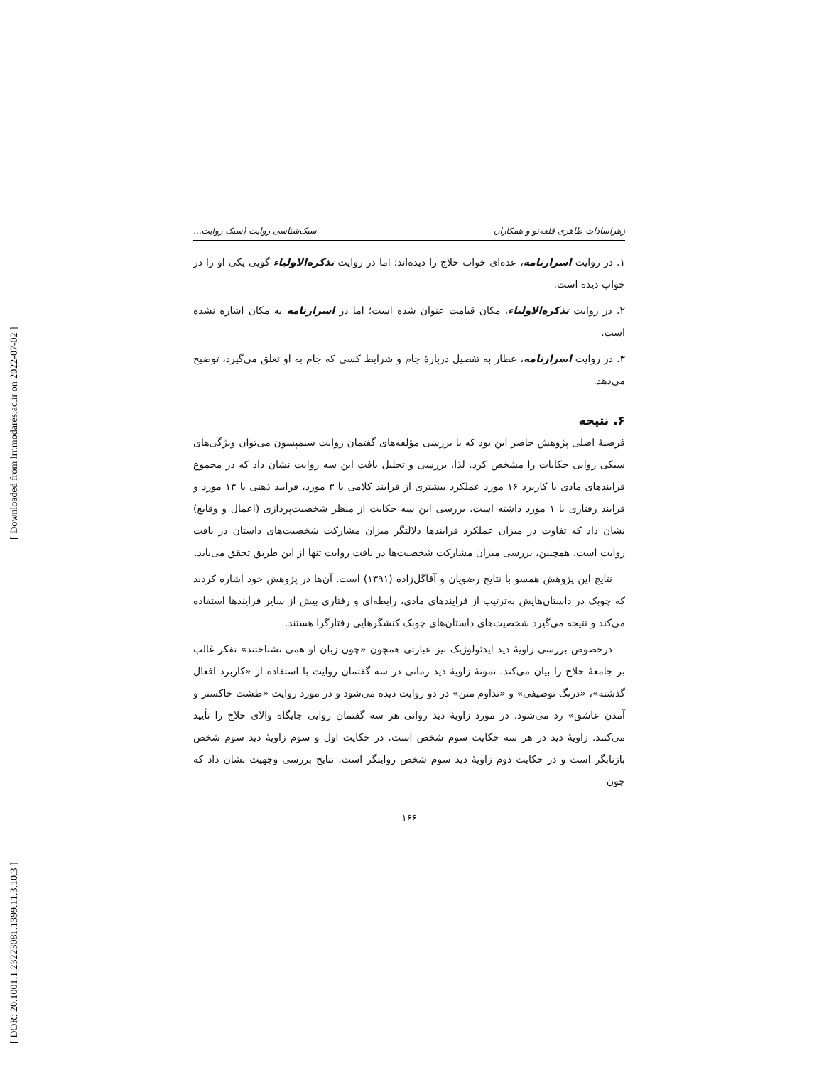[ Downloaded from lrr.modares.ac.ir on 2022-07-02 ]
[ DOR: 20.1001.1.23223081.1399.11.3.10.3 ]
زهراسادات طاهری قلعه‌نو و همکاران سبک‌شناسی روایت (سبک روایت...
۱. در روایت اسرارنامه، عده‌ای خواب حلاج را دیده‌اند؛ اما در روایت تذکره‌الاولیاء گویی یکی او را در خواب دیده است.
۲. در روایت تذکره‌الاولیاء، مکان قیامت عنوان شده است؛ اما در اسرارنامه به مکان اشاره نشده است.
۳. در روایت اسرارنامه، عطار به تفصیل دربارۀ جام و شرایط کسی که جام به او تعلق می‌گیرد، توضیح می‌دهد.
۶. نتیجه
فرضیۀ اصلی پژوهش حاضر این بود که با بررسی مؤلفه‌های گفتمان روایت سیمپسون می‌توان ویژگی‌های سبکی روایی حکایات را مشخص کرد. لذا، بررسی و تحلیل بافت این سه روایت نشان داد که در مجموع فرایندهای مادی با کاربرد ۱۶ مورد عملکرد بیشتری از فرایند کلامی با ۳ مورد، فرایند ذهنی با ۱۳ مورد و فرایند رفتاری با ۱ مورد داشته است. بررسی این سه حکایت از منظر شخصیت‌پردازی (اعمال و وقایع) نشان داد که تفاوت در میزان عملکرد فرایندها دلالتگر میزان مشارکت شخصیت‌های داستان در بافت روایت است. همچنین، بررسی میزان مشارکت شخصیت‌ها در بافت روایت تنها از این طریق تحقق می‌یابد.
نتایج این پژوهش همسو با نتایج رضویان و آقاگل‌زاده (۱۳۹۱) است. آن‌ها در پژوهش خود اشاره کردند که چوبک در داستان‌هایش به‌ترتیب از فرایندهای مادی، رابطه‌ای و رفتاری بیش از سایر فرایندها استفاده می‌کند و نتیجه می‌گیرد شخصیت‌های داستان‌های چوبک کنشگرهایی رفتارگرا هستند.
درخصوص بررسی زاویۀ دید ایدئولوژیک نیز عبارتی همچون «چون زبان او همی نشناختند» تفکر غالب بر جامعۀ حلاج را بیان می‌کند. نمونۀ زاویۀ دید زمانی در سه گفتمان روایت با استفاده از «کاربرد افعال گذشته»، «درنگ توصیفی» و «تداوم متن» در دو روایت دیده می‌شود و در مورد روایت «طشت خاکستر و آمدن عاشق» رد می‌شود. در مورد زاویۀ دید روانی هر سه گفتمان روایی جایگاه والای حلاج را تأیید می‌کنند. زاویۀ دید در هر سه حکایت سوم شخص است. در حکایت اول و سوم زاویۀ دید سوم شخص بازتابگر است و در حکایت دوم زاویۀ دید سوم شخص روایتگر است. نتایج بررسی وجهیت نشان داد که چون
۱۶۶